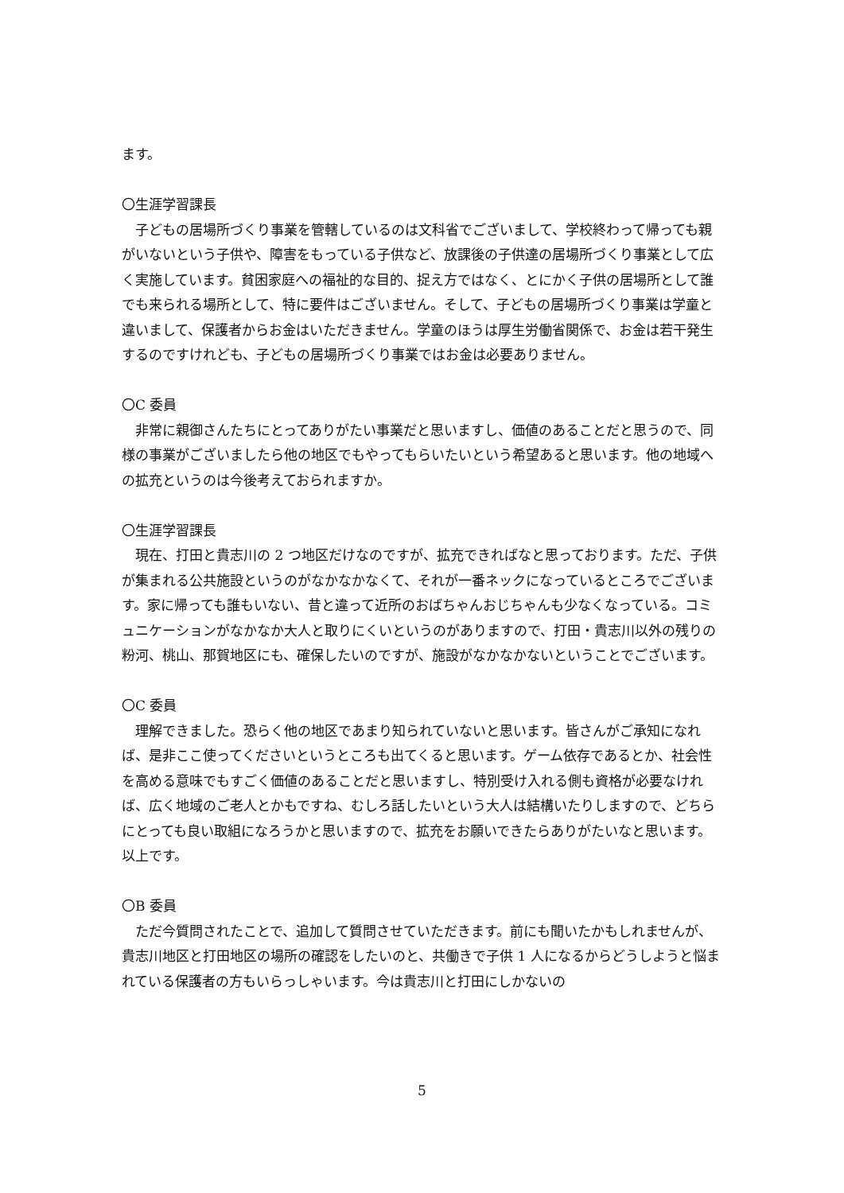ます。
〇生涯学習課長
子どもの居場所づくり事業を管轄しているのは文科省でございまして、学校終わって帰っても親がいないという子供や、障害をもっている子供など、放課後の子供達の居場所づくり事業として広く実施しています。貧困家庭への福祉的な目的、捉え方ではなく、とにかく子供の居場所として誰でも来られる場所として、特に要件はございません。そして、子どもの居場所づくり事業は学童と違いまして、保護者からお金はいただきません。学童のほうは厚生労働省関係で、お金は若干発生するのですけれども、子どもの居場所づくり事業ではお金は必要ありません。
〇C 委員
非常に親御さんたちにとってありがたい事業だと思いますし、価値のあることだと思うので、同様の事業がございましたら他の地区でもやってもらいたいという希望あると思います。他の地域への拡充というのは今後考えておられますか。
〇生涯学習課長
現在、打田と貴志川の 2 つ地区だけなのですが、拡充できればなと思っております。ただ、子供が集まれる公共施設というのがなかなかなくて、それが一番ネックになっているところでございます。家に帰っても誰もいない、昔と違って近所のおばちゃんおじちゃんも少なくなっている。コミュニケーションがなかなか大人と取りにくいというのがありますので、打田・貴志川以外の残りの粉河、桃山、那賀地区にも、確保したいのですが、施設がなかなかないということでございます。
〇C 委員
理解できました。恐らく他の地区であまり知られていないと思います。皆さんがご承知になれば、是非ここ使ってくださいというところも出てくると思います。ゲーム依存であるとか、社会性を高める意味でもすごく価値のあることだと思いますし、特別受け入れる側も資格が必要なければ、広く地域のご老人とかもですね、むしろ話したいという大人は結構いたりしますので、どちらにとっても良い取組になろうかと思いますので、拡充をお願いできたらありがたいなと思います。以上です。
〇B 委員
ただ今質問されたことで、追加して質問させていただきます。前にも聞いたかもしれませんが、貴志川地区と打田地区の場所の確認をしたいのと、共働きで子供 1 人になるからどうしようと悩まれている保護者の方もいらっしゃいます。今は貴志川と打田にしかないの
5